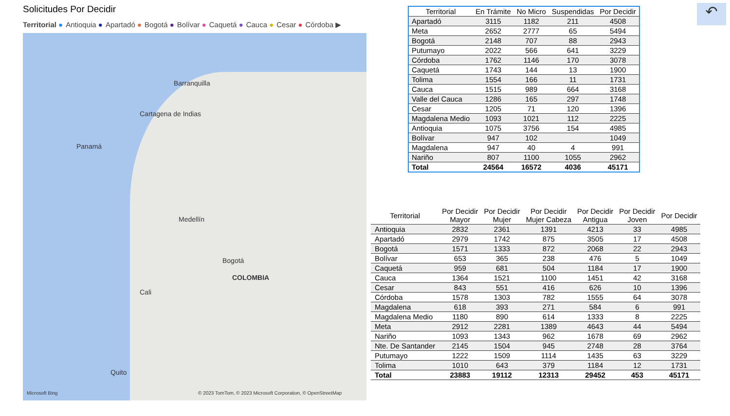Solicitudes Por Decidir
Territorial ● Antioquia ● Apartadó ● Bogotá ● Bolívar ● Caquetá ● Cauca ● Cesar ● Córdoba ▶
Barranquilla
Cartagena de Indias
Panamá
Medellín
Bogotá
COLOMBIA
Cali
Quito
© 2023 TomTom, © 2023 Microsoft Corporation, © OpenStreetMap Microsoft Bing
↶
| Territorial | En Trámite | No Micro | Suspendidas | Por Decidir |
| --- | --- | --- | --- | --- |
| Apartadó | 3115 | 1182 | 211 | 4508 |
| Meta | 2652 | 2777 | 65 | 5494 |
| Bogotá | 2148 | 707 | 88 | 2943 |
| Putumayo | 2022 | 566 | 641 | 3229 |
| Córdoba | 1762 | 1146 | 170 | 3078 |
| Caquetá | 1743 | 144 | 13 | 1900 |
| Tolima | 1554 | 166 | 11 | 1731 |
| Cauca | 1515 | 989 | 664 | 3168 |
| Valle del Cauca | 1286 | 165 | 297 | 1748 |
| Cesar | 1205 | 71 | 120 | 1396 |
| Magdalena Medio | 1093 | 1021 | 112 | 2225 |
| Antioquia | 1075 | 3756 | 154 | 4985 |
| Bolívar | 947 | 102 | | 1049 |
| Magdalena | 947 | 40 | 4 | 991 |
| Nariño | 807 | 1100 | 1055 | 2962 |
| Total | 24564 | 16572 | 4036 | 45171 |
| Territorial | Por Decidir Mayor | Por Decidir Mujer | Por Decidir Mujer Cabeza | Por Decidir Antigua | Por Decidir Joven | Por Decidir |
| --- | --- | --- | --- | --- | --- | --- |
| Antioquia | 2832 | 2361 | 1391 | 4213 | 33 | 4985 |
| Apartadó | 2979 | 1742 | 875 | 3505 | 17 | 4508 |
| Bogotá | 1571 | 1333 | 872 | 2068 | 22 | 2943 |
| Bolívar | 653 | 365 | 238 | 476 | 5 | 1049 |
| Caquetá | 959 | 681 | 504 | 1184 | 17 | 1900 |
| Cauca | 1364 | 1521 | 1100 | 1451 | 42 | 3168 |
| Cesar | 843 | 551 | 416 | 626 | 10 | 1396 |
| Córdoba | 1578 | 1303 | 782 | 1555 | 64 | 3078 |
| Magdalena | 618 | 393 | 271 | 584 | 6 | 991 |
| Magdalena Medio | 1180 | 890 | 614 | 1333 | 8 | 2225 |
| Meta | 2912 | 2281 | 1389 | 4643 | 44 | 5494 |
| Nariño | 1093 | 1343 | 962 | 1678 | 69 | 2962 |
| Nte. De Santander | 2145 | 1504 | 945 | 2748 | 28 | 3764 |
| Putumayo | 1222 | 1509 | 1114 | 1435 | 63 | 3229 |
| Tolima | 1010 | 643 | 379 | 1184 | 12 | 1731 |
| Total | 23883 | 19112 | 12313 | 29452 | 453 | 45171 |